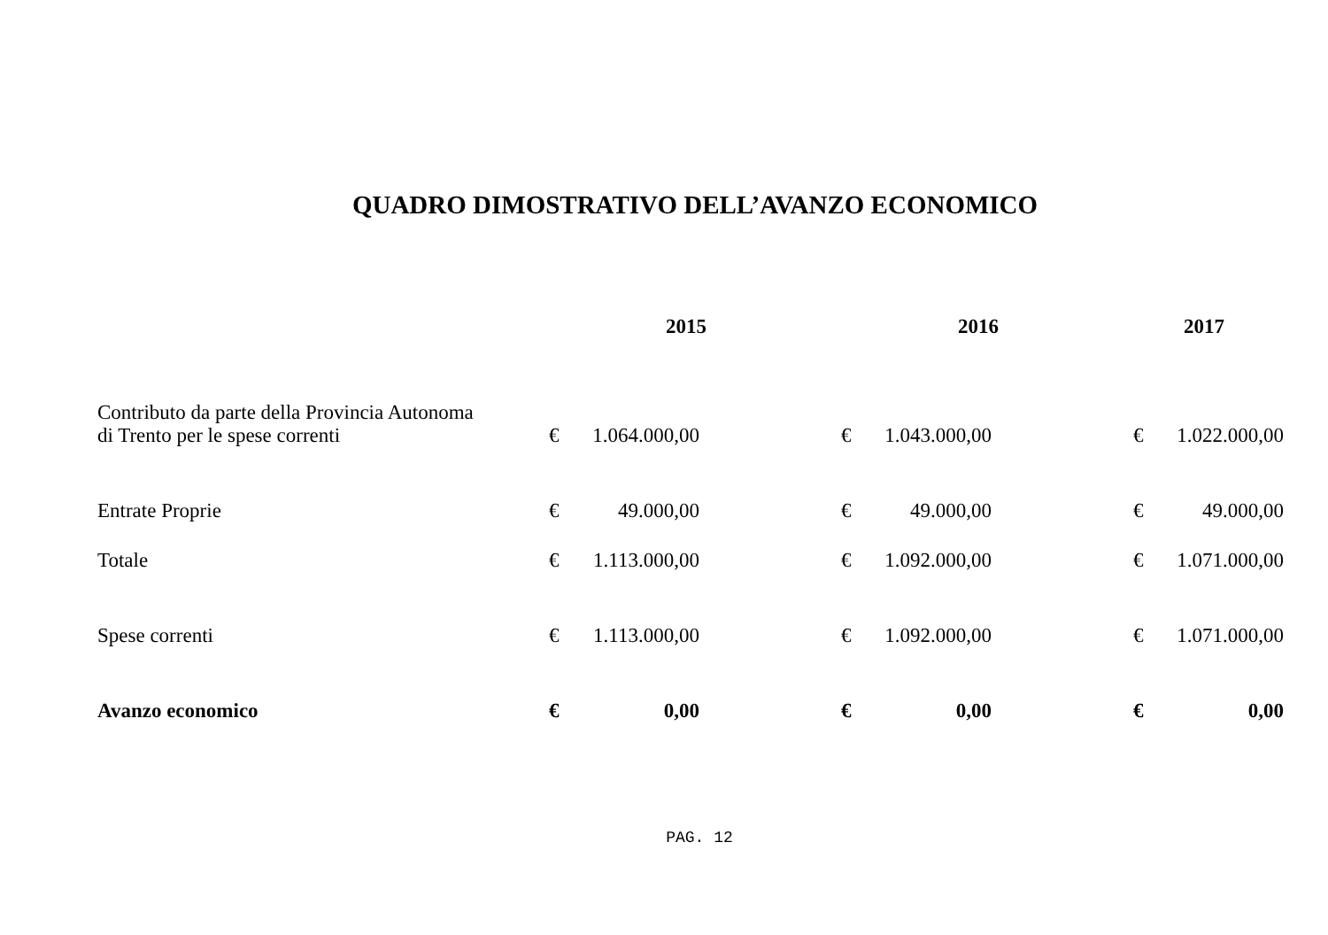QUADRO DIMOSTRATIVO DELL’AVANZO ECONOMICO
| | 2015 | | 2016 | | 2017 | |
| --- | --- | --- | --- | --- | --- | --- |
| Contributo da parte della Provincia Autonoma di Trento per le spese correnti | € | 1.064.000,00 | € | 1.043.000,00 | € | 1.022.000,00 |
| Entrate Proprie | € | 49.000,00 | € | 49.000,00 | € | 49.000,00 |
| Totale | € | 1.113.000,00 | € | 1.092.000,00 | € | 1.071.000,00 |
| Spese correnti | € | 1.113.000,00 | € | 1.092.000,00 | € | 1.071.000,00 |
| Avanzo economico | € | 0,00 | € | 0,00 | € | 0,00 |
PAG. 12